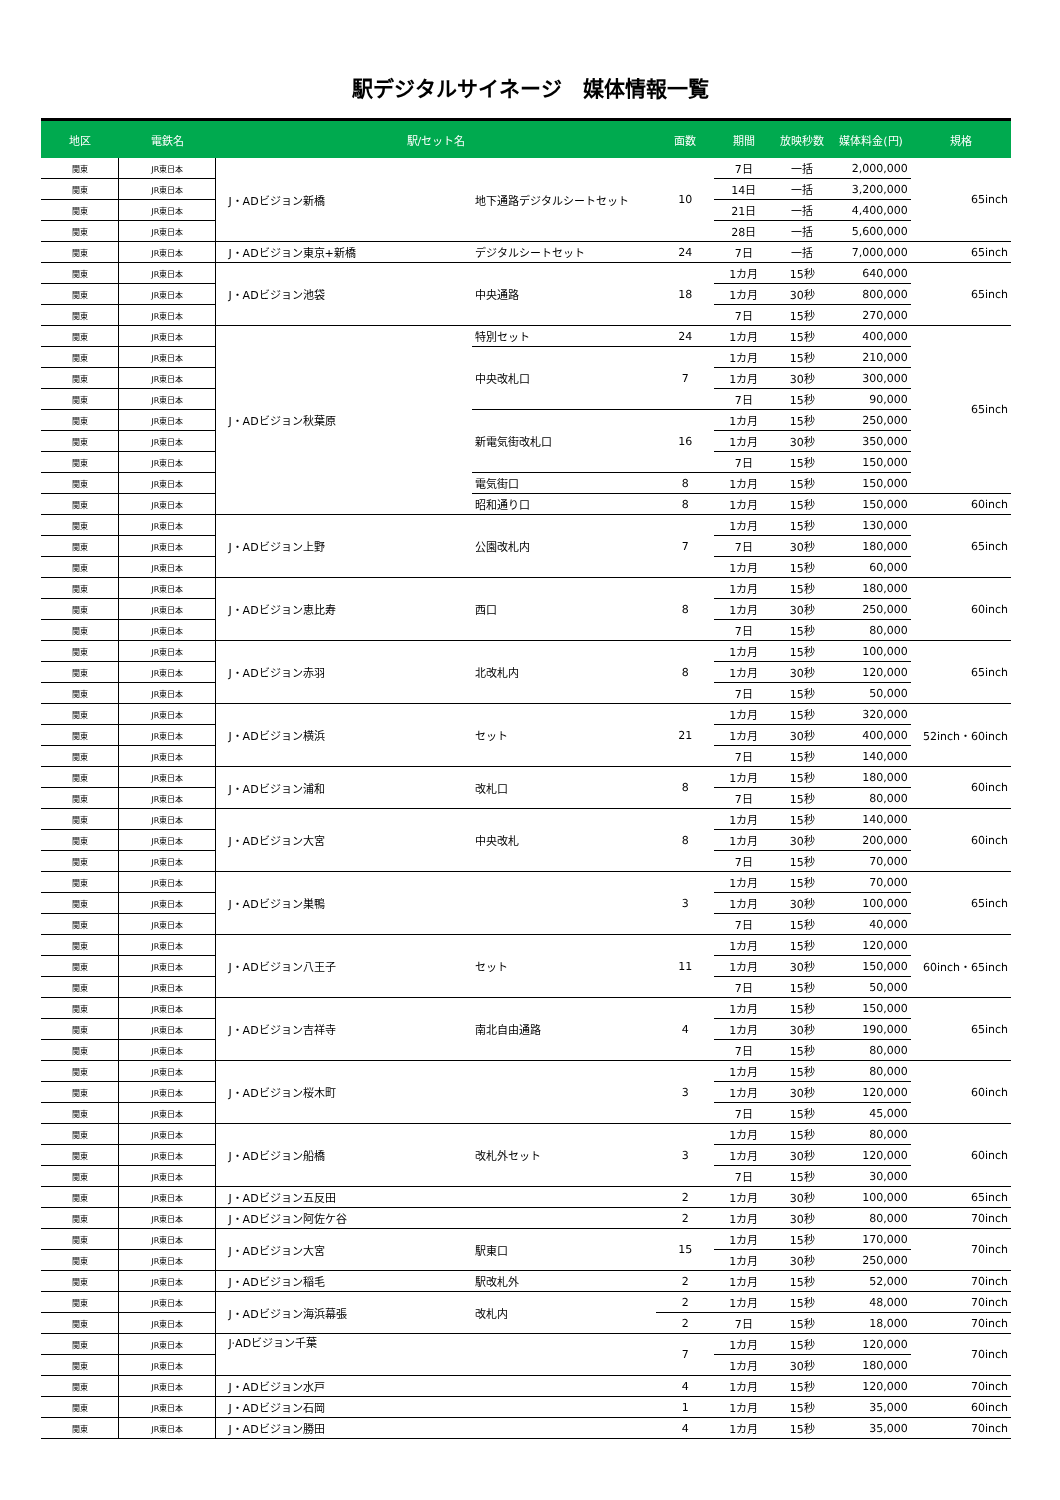駅デジタルサイネージ　媒体情報一覧
| 地区 | 電鉄名 | 駅/セット名 | | 面数 | 期間 | 放映秒数 | 媒体料金(円) | 規格 |
| --- | --- | --- | --- | --- | --- | --- | --- | --- |
| 関東 | JR東日本 | J・ADビジョン新橋 | 地下通路デジタルシートセット | 10 | 7日 | 一括 | 2,000,000 | 65inch |
| 関東 | JR東日本 | | | | 14日 | 一括 | 3,200,000 | |
| 関東 | JR東日本 | | | | 21日 | 一括 | 4,400,000 | |
| 関東 | JR東日本 | | | | 28日 | 一括 | 5,600,000 | |
| 関東 | JR東日本 | J・ADビジョン東京+新橋 | デジタルシートセット | 24 | 7日 | 一括 | 7,000,000 | 65inch |
| 関東 | JR東日本 | J・ADビジョン池袋 | 中央通路 | 18 | 1カ月 | 15秒 | 640,000 | 65inch |
| 関東 | JR東日本 | | | | 1カ月 | 30秒 | 800,000 | |
| 関東 | JR東日本 | | | | 7日 | 15秒 | 270,000 | |
| 関東 | JR東日本 | J・ADビジョン秋葉原 | 特別セット | 24 | 1カ月 | 15秒 | 400,000 | 65inch |
| 関東 | JR東日本 | | 中央改札口 | 7 | 1カ月 | 15秒 | 210,000 | |
| 関東 | JR東日本 | | | | 1カ月 | 30秒 | 300,000 | |
| 関東 | JR東日本 | | | | 7日 | 15秒 | 90,000 | |
| 関東 | JR東日本 | | 新電気街改札口 | 16 | 1カ月 | 15秒 | 250,000 | |
| 関東 | JR東日本 | | | | 1カ月 | 30秒 | 350,000 | |
| 関東 | JR東日本 | | | | 7日 | 15秒 | 150,000 | |
| 関東 | JR東日本 | | 電気街口 | 8 | 1カ月 | 15秒 | 150,000 | |
| 関東 | JR東日本 | | 昭和通り口 | 8 | 1カ月 | 15秒 | 150,000 | 60inch |
| 関東 | JR東日本 | J・ADビジョン上野 | 公園改札内 | 7 | 1カ月 | 15秒 | 130,000 | 65inch |
| 関東 | JR東日本 | | | | 7日 | 30秒 | 180,000 | |
| 関東 | JR東日本 | | | | 1カ月 | 15秒 | 60,000 | |
| 関東 | JR東日本 | J・ADビジョン恵比寿 | 西口 | 8 | 1カ月 | 15秒 | 180,000 | 60inch |
| 関東 | JR東日本 | | | | 1カ月 | 30秒 | 250,000 | |
| 関東 | JR東日本 | | | | 7日 | 15秒 | 80,000 | |
| 関東 | JR東日本 | J・ADビジョン赤羽 | 北改札内 | 8 | 1カ月 | 15秒 | 100,000 | 65inch |
| 関東 | JR東日本 | | | | 1カ月 | 30秒 | 120,000 | |
| 関東 | JR東日本 | | | | 7日 | 15秒 | 50,000 | |
| 関東 | JR東日本 | J・ADビジョン横浜 | セット | 21 | 1カ月 | 15秒 | 320,000 | 52inch・60inch |
| 関東 | JR東日本 | | | | 1カ月 | 30秒 | 400,000 | |
| 関東 | JR東日本 | | | | 7日 | 15秒 | 140,000 | |
| 関東 | JR東日本 | J・ADビジョン浦和 | 改札口 | 8 | 1カ月 | 15秒 | 180,000 | 60inch |
| 関東 | JR東日本 | | | | 7日 | 15秒 | 80,000 | |
| 関東 | JR東日本 | J・ADビジョン大宮 | 中央改札 | 8 | 1カ月 | 15秒 | 140,000 | 60inch |
| 関東 | JR東日本 | | | | 1カ月 | 30秒 | 200,000 | |
| 関東 | JR東日本 | | | | 7日 | 15秒 | 70,000 | |
| 関東 | JR東日本 | J・ADビジョン巣鴨 | | 3 | 1カ月 | 15秒 | 70,000 | 65inch |
| 関東 | JR東日本 | | | | 1カ月 | 30秒 | 100,000 | |
| 関東 | JR東日本 | | | | 7日 | 15秒 | 40,000 | |
| 関東 | JR東日本 | J・ADビジョン八王子 | セット | 11 | 1カ月 | 15秒 | 120,000 | 60inch・65inch |
| 関東 | JR東日本 | | | | 1カ月 | 30秒 | 150,000 | |
| 関東 | JR東日本 | | | | 7日 | 15秒 | 50,000 | |
| 関東 | JR東日本 | J・ADビジョン吉祥寺 | 南北自由通路 | 4 | 1カ月 | 15秒 | 150,000 | 65inch |
| 関東 | JR東日本 | | | | 1カ月 | 30秒 | 190,000 | |
| 関東 | JR東日本 | | | | 7日 | 15秒 | 80,000 | |
| 関東 | JR東日本 | J・ADビジョン桜木町 | | 3 | 1カ月 | 15秒 | 80,000 | 60inch |
| 関東 | JR東日本 | | | | 1カ月 | 30秒 | 120,000 | |
| 関東 | JR東日本 | | | | 7日 | 15秒 | 45,000 | |
| 関東 | JR東日本 | J・ADビジョン船橋 | 改札外セット | 3 | 1カ月 | 15秒 | 80,000 | 60inch |
| 関東 | JR東日本 | | | | 1カ月 | 30秒 | 120,000 | |
| 関東 | JR東日本 | | | | 7日 | 15秒 | 30,000 | |
| 関東 | JR東日本 | J・ADビジョン五反田 | | 2 | 1カ月 | 30秒 | 100,000 | 65inch |
| 関東 | JR東日本 | J・ADビジョン阿佐ケ谷 | | 2 | 1カ月 | 30秒 | 80,000 | 70inch |
| 関東 | JR東日本 | J・ADビジョン大宮 | 駅東口 | 15 | 1カ月 | 15秒 | 170,000 | 70inch |
| 関東 | JR東日本 | | | | 1カ月 | 30秒 | 250,000 | |
| 関東 | JR東日本 | J・ADビジョン稲毛 | 駅改札外 | 2 | 1カ月 | 15秒 | 52,000 | 70inch |
| 関東 | JR東日本 | J・ADビジョン海浜幕張 | 改札内 | 2 | 1カ月 | 15秒 | 48,000 | 70inch |
| 関東 | JR東日本 | | | 2 | 7日 | 15秒 | 18,000 | 70inch |
| 関東 | JR東日本 | J·ADビジョン千葉 | | 7 | 1カ月 | 15秒 | 120,000 | 70inch |
| 関東 | JR東日本 | | | | 1カ月 | 30秒 | 180,000 | |
| 関東 | JR東日本 | J・ADビジョン水戸 | | 4 | 1カ月 | 15秒 | 120,000 | 70inch |
| 関東 | JR東日本 | J・ADビジョン石岡 | | 1 | 1カ月 | 15秒 | 35,000 | 60inch |
| 関東 | JR東日本 | J・ADビジョン勝田 | | 4 | 1カ月 | 15秒 | 35,000 | 70inch |